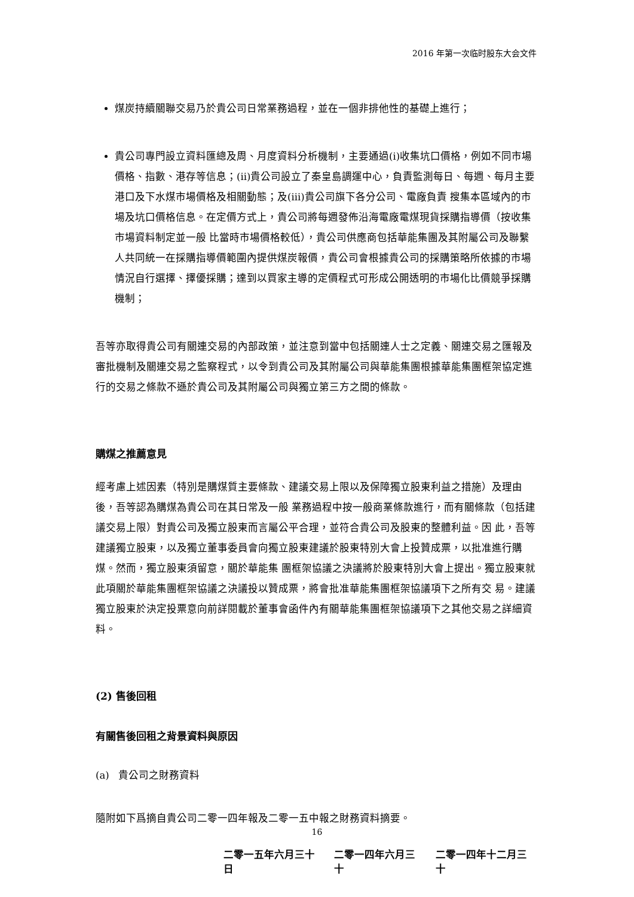2016 年第一次临时股东大会文件
煤炭持續關聯交易乃於貴公司日常業務過程，並在一個非排他性的基礎上進行；
貴公司專門設立資料匯總及周、月度資料分析機制，主要通過(i)收集坑口價格，例如不同市場價格、指數、港存等信息；(ii)貴公司設立了秦皇島調運中心，負責監測每日、每週、每月主要港口及下水煤市場價格及相關動態；及(iii)貴公司旗下各分公司、電廠負責 搜集本區域內的市場及坑口價格信息。在定價方式上，貴公司將每週發佈沿海電廠電煤現貨採購指導價（按收集市場資料制定並一般 比當時市場價格較低），貴公司供應商包括華能集團及其附屬公司及聯繫人共同統一在採購指導價範圍內提供煤炭報價，貴公司會根據貴公司的採購策略所依據的市場情況自行選擇、擇優採購；達到以買家主導的定價程式可形成公開透明的市場化比價競爭採購機制；
吾等亦取得貴公司有關連交易的內部政策，並注意到當中包括關連人士之定義、關連交易之匯報及審批機制及關連交易之監察程式，以令到貴公司及其附屬公司與華能集團根據華能集團框架協定進行的交易之條款不遜於貴公司及其附屬公司與獨立第三方之間的條款。
購煤之推薦意見
經考慮上述因素（特別是購煤質主要條款、建議交易上限以及保障獨立股東利益之措施）及理由後，吾等認為購煤為貴公司在其日常及一般 業務過程中按一般商業條款進行，而有關條款（包括建議交易上限）對貴公司及獨立股東而言屬公平合理，並符合貴公司及股東的整體利益。因 此，吾等建議獨立股東，以及獨立董事委員會向獨立股東建議於股東特別大會上投贊成票，以批准進行購煤。然而，獨立股東須留意，關於華能集 團框架協議之決議將於股東特別大會上提出。獨立股東就此項關於華能集團框架協議之決議投以贊成票，將會批准華能集團框架協議項下之所有交 易。建議獨立股東於決定投票意向前詳閱載於董事會函件內有關華能集團框架協議項下之其他交易之詳細資料。
(2) 售後回租
有關售後回租之背景資料與原因
(a) 貴公司之財務資料
隨附如下爲摘自貴公司二零一四年報及二零一五中報之財務資料摘要。
| 二零一五年六月三十日 | 二零一四年六月三十 | 二零一四年十二月三十 |
16